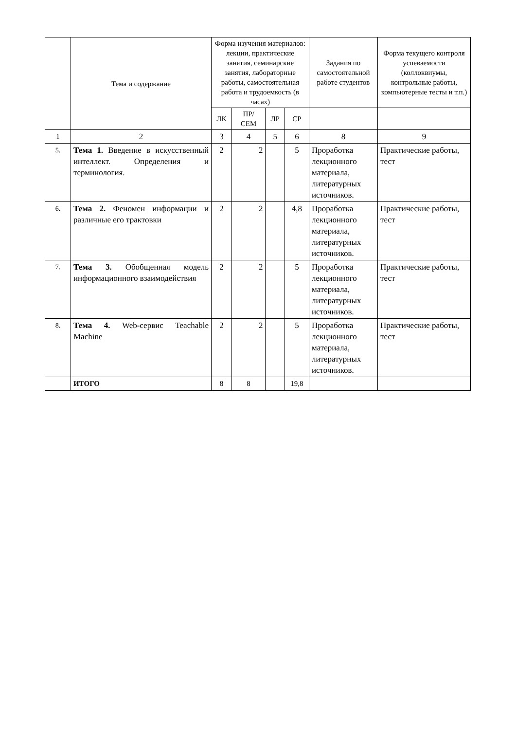| | Тема и содержание | Форма изучения материалов: лекции, практические занятия, семинарские занятия, лабораторные работы, самостоятельная работа и трудоемкость (в часах) | | | | Задания по самостоятельной работе студентов | Форма текущего контроля успеваемости (коллоквиумы, контрольные работы, компьютерные тесты и т.п.) |
| --- | --- | --- | --- | --- | --- | --- | --- |
| | | ЛК | ПР/ СЕМ | ЛР | СР | | |
| 1 | 2 | 3 | 4 | 5 | 6 | 8 | 9 |
| 5. | Тема 1. Введение в искусственный интеллект. Определения и терминология. | 2 | 2 | | 5 | Проработка лекционного материала, литературных источников. | Практические работы, тест |
| 6. | Тема 2. Феномен информации и различные его трактовки | 2 | 2 | | 4,8 | Проработка лекционного материала, литературных источников. | Практические работы, тест |
| 7. | Тема 3. Обобщенная модель информационного взаимодействия | 2 | 2 | | 5 | Проработка лекционного материала, литературных источников. | Практические работы, тест |
| 8. | Тема 4. Web-сервис Teachable Machine | 2 | 2 | | 5 | Проработка лекционного материала, литературных источников. | Практические работы, тест |
| | ИТОГО | 8 | 8 | | 19,8 | | |